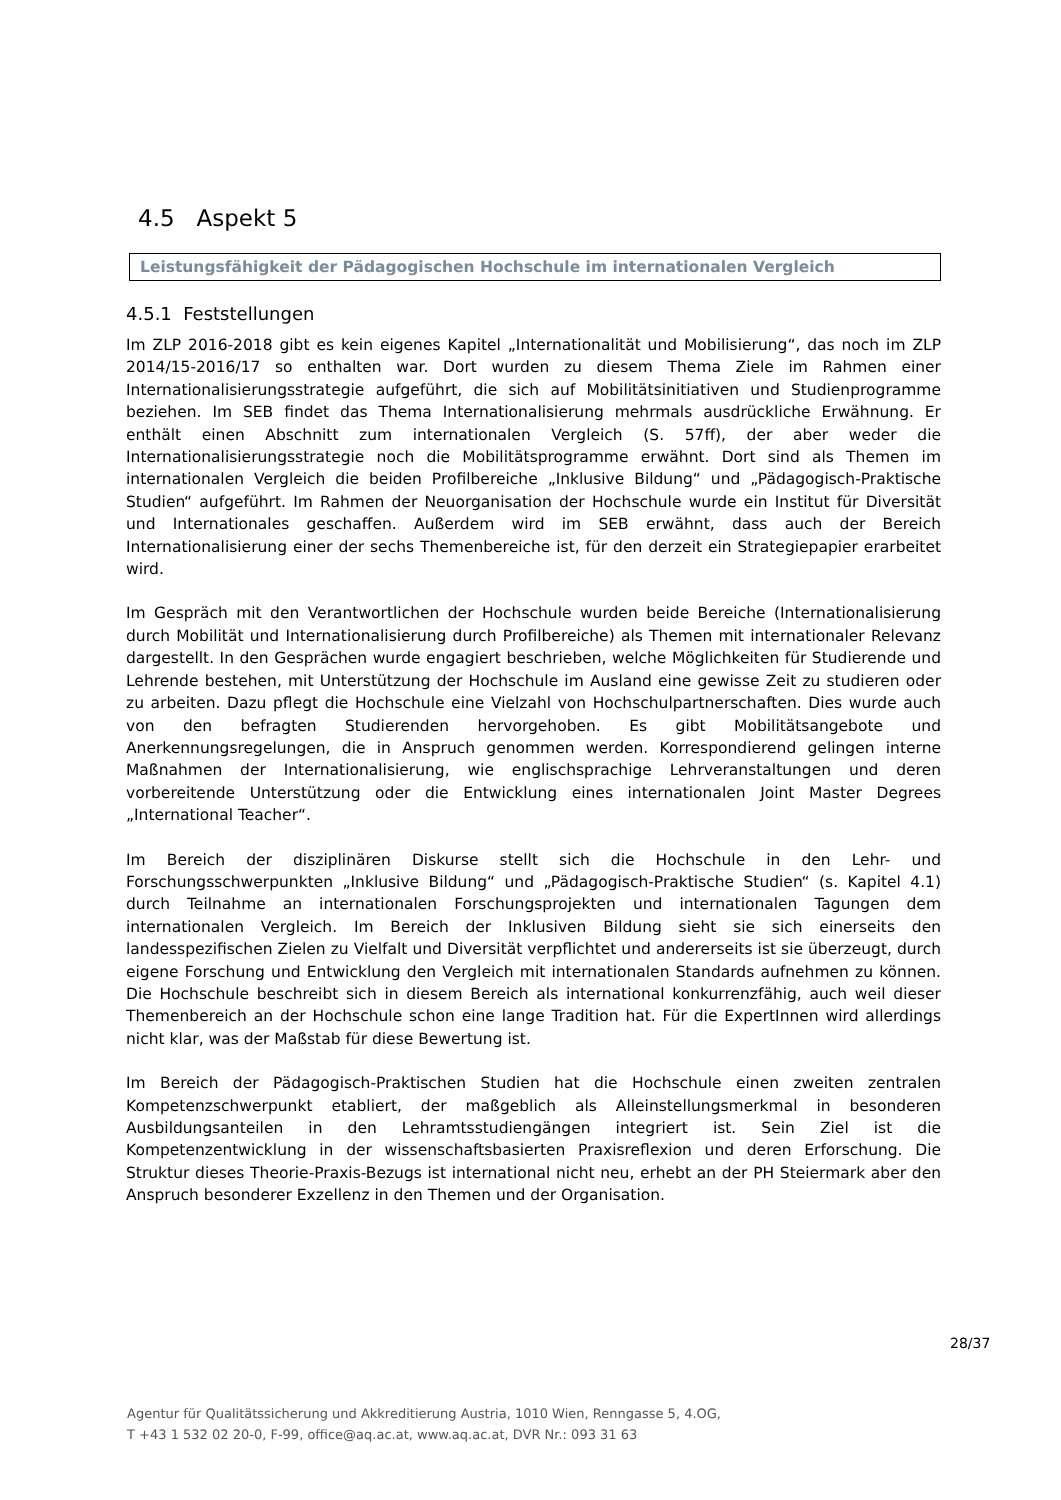4.5 Aspekt 5
Leistungsfähigkeit der Pädagogischen Hochschule im internationalen Vergleich
4.5.1 Feststellungen
Im ZLP 2016-2018 gibt es kein eigenes Kapitel „Internationalität und Mobilisierung“, das noch im ZLP 2014/15-2016/17 so enthalten war. Dort wurden zu diesem Thema Ziele im Rahmen einer Internationalisierungsstrategie aufgeführt, die sich auf Mobilitätsinitiativen und Studienprogramme beziehen. Im SEB findet das Thema Internationalisierung mehrmals ausdrückliche Erwähnung. Er enthält einen Abschnitt zum internationalen Vergleich (S. 57ff), der aber weder die Internationalisierungsstrategie noch die Mobilitätsprogramme erwähnt. Dort sind als Themen im internationalen Vergleich die beiden Profilbereiche „Inklusive Bildung“ und „Pädagogisch-Praktische Studien“ aufgeführt. Im Rahmen der Neuorganisation der Hochschule wurde ein Institut für Diversität und Internationales geschaffen. Außerdem wird im SEB erwähnt, dass auch der Bereich Internationalisierung einer der sechs Themenbereiche ist, für den derzeit ein Strategiepapier erarbeitet wird.
Im Gespräch mit den Verantwortlichen der Hochschule wurden beide Bereiche (Internationalisierung durch Mobilität und Internationalisierung durch Profilbereiche) als Themen mit internationaler Relevanz dargestellt. In den Gesprächen wurde engagiert beschrieben, welche Möglichkeiten für Studierende und Lehrende bestehen, mit Unterstützung der Hochschule im Ausland eine gewisse Zeit zu studieren oder zu arbeiten. Dazu pflegt die Hochschule eine Vielzahl von Hochschulpartnerschaften. Dies wurde auch von den befragten Studierenden hervorgehoben. Es gibt Mobilitätsangebote und Anerkennungsregelungen, die in Anspruch genommen werden. Korrespondierend gelingen interne Maßnahmen der Internationalisierung, wie englischsprachige Lehrveranstaltungen und deren vorbereitende Unterstützung oder die Entwicklung eines internationalen Joint Master Degrees „International Teacher“.
Im Bereich der disziplinären Diskurse stellt sich die Hochschule in den Lehr- und Forschungsschwerpunkten „Inklusive Bildung“ und „Pädagogisch-Praktische Studien“ (s. Kapitel 4.1) durch Teilnahme an internationalen Forschungsprojekten und internationalen Tagungen dem internationalen Vergleich. Im Bereich der Inklusiven Bildung sieht sie sich einerseits den landesspezifischen Zielen zu Vielfalt und Diversität verpflichtet und andererseits ist sie überzeugt, durch eigene Forschung und Entwicklung den Vergleich mit internationalen Standards aufnehmen zu können. Die Hochschule beschreibt sich in diesem Bereich als international konkurrenzfähig, auch weil dieser Themenbereich an der Hochschule schon eine lange Tradition hat. Für die ExpertInnen wird allerdings nicht klar, was der Maßstab für diese Bewertung ist.
Im Bereich der Pädagogisch-Praktischen Studien hat die Hochschule einen zweiten zentralen Kompetenzschwerpunkt etabliert, der maßgeblich als Alleinstellungsmerkmal in besonderen Ausbildungsanteilen in den Lehramtsstudiengängen integriert ist. Sein Ziel ist die Kompetenzentwicklung in der wissenschaftsbasierten Praxisreflexion und deren Erforschung. Die Struktur dieses Theorie-Praxis-Bezugs ist international nicht neu, erhebt an der PH Steiermark aber den Anspruch besonderer Exzellenz in den Themen und der Organisation.
28/37
Agentur für Qualitätssicherung und Akkreditierung Austria, 1010 Wien, Renngasse 5, 4.OG,
T +43 1 532 02 20-0, F-99, office@aq.ac.at, www.aq.ac.at, DVR Nr.: 093 31 63